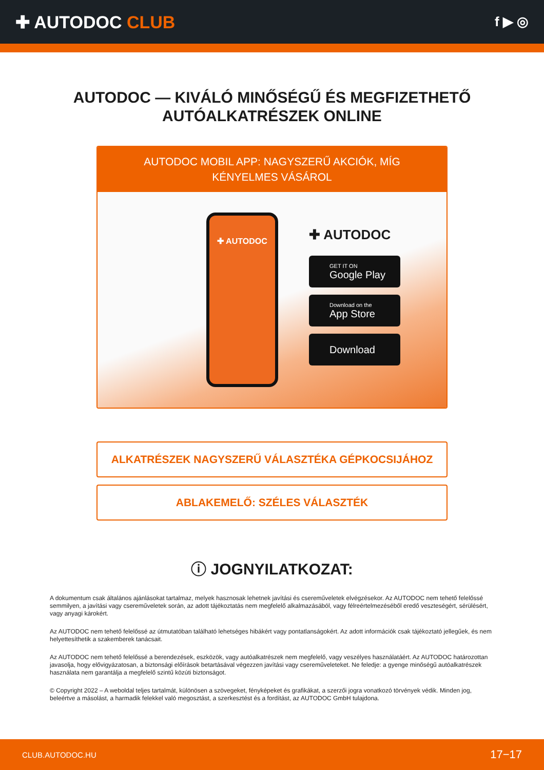✚ AUTODOC CLUB
f ▶ ◎
AUTODOC — KIVÁLÓ MINŐSÉGŰ ÉS MEGFIZETHETŐ AUTÓALKATRÉSZEK ONLINE
AUTODOC MOBIL APP: NAGYSZERŰ AKCIÓK, MÍG KÉNYELMES VÁSÁROL
✚ AUTODOC
✚ AUTODOC
GET IT ON
Google Play
Download on the
App Store
Download
ALKATRÉSZEK NAGYSZERŰ VÁLASZTÉKA GÉPKOCSIJÁHOZ
ABLAKEMELŐ: SZÉLES VÁLASZTÉK
ⓘ JOGNYILATKOZAT:
A dokumentum csak általános ajánlásokat tartalmaz, melyek hasznosak lehetnek javítási és csereműveletek elvégzésekor. Az AUTODOC nem tehető felelőssé semmilyen, a javítási vagy csereműveletek során, az adott tájékoztatás nem megfelelő alkalmazásából, vagy félreértelmezéséből eredő veszteségért, sérülésért, vagy anyagi károkért.
Az AUTODOC nem tehető felelőssé az útmutatóban található lehetséges hibákért vagy pontatlanságokért. Az adott információk csak tájékoztató jellegűek, és nem helyettesíthetik a szakemberek tanácsait.
Az AUTODOC nem tehető felelőssé a berendezések, eszközök, vagy autóalkatrészek nem megfelelő, vagy veszélyes használatáért. Az AUTODOC határozottan javasolja, hogy elővigyázatosan, a biztonsági előírások betartásával végezzen javítási vagy csereműveleteket. Ne feledje: a gyenge minőségű autóalkatrészek használata nem garantálja a megfelelő szintű közúti biztonságot.
© Copyright 2022 – A weboldal teljes tartalmát, különösen a szövegeket, fényképeket és grafikákat, a szerzői jogra vonatkozó törvények védik. Minden jog, beleértve a másolást, a harmadik felekkel való megosztást, a szerkesztést és a fordítást, az AUTODOC GmbH tulajdona.
CLUB.AUTODOC.HU 17−17